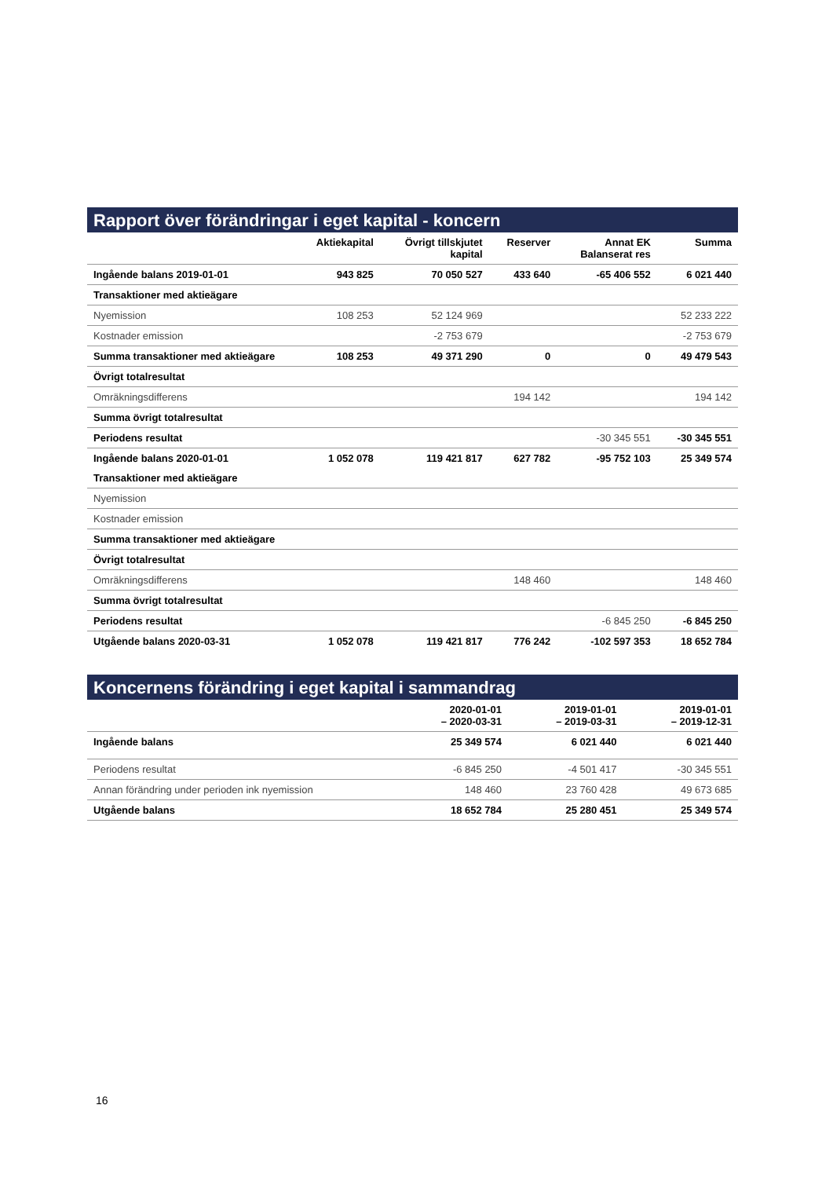Rapport över förändringar i eget kapital - koncern
| | Aktiekapital | Övrigt tillskjutet kapital | Reserver | Annat EK Balanserat res | Summa |
| --- | --- | --- | --- | --- | --- |
| Ingående balans 2019-01-01 | 943 825 | 70 050 527 | 433 640 | -65 406 552 | 6 021 440 |
| Transaktioner med aktieägare | | | | | |
| Nyemission | 108 253 | 52 124 969 | | | 52 233 222 |
| Kostnader emission | | -2 753 679 | | | -2 753 679 |
| Summa transaktioner med aktieägare | 108 253 | 49 371 290 | 0 | 0 | 49 479 543 |
| Övrigt totalresultat | | | | | |
| Omräkningsdifferens | | | 194 142 | | 194 142 |
| Summa övrigt totalresultat | | | | | |
| Periodens resultat | | | | -30 345 551 | -30 345 551 |
| Ingående balans 2020-01-01 | 1 052 078 | 119 421 817 | 627 782 | -95 752 103 | 25 349 574 |
| Transaktioner med aktieägare | | | | | |
| Nyemission | | | | | |
| Kostnader emission | | | | | |
| Summa transaktioner med aktieägare | | | | | |
| Övrigt totalresultat | | | | | |
| Omräkningsdifferens | | | 148 460 | | 148 460 |
| Summa övrigt totalresultat | | | | | |
| Periodens resultat | | | | -6 845 250 | -6 845 250 |
| Utgående balans 2020-03-31 | 1 052 078 | 119 421 817 | 776 242 | -102 597 353 | 18 652 784 |
Koncernens förändring i eget kapital i sammandrag
| | 2020-01-01 – 2020-03-31 | 2019-01-01 – 2019-03-31 | 2019-01-01 – 2019-12-31 |
| --- | --- | --- | --- |
| Ingående balans | 25 349 574 | 6 021 440 | 6 021 440 |
| Periodens resultat | -6 845 250 | -4 501 417 | -30 345 551 |
| Annan förändring under perioden ink nyemission | 148 460 | 23 760 428 | 49 673 685 |
| Utgående balans | 18 652 784 | 25 280 451 | 25 349 574 |
16